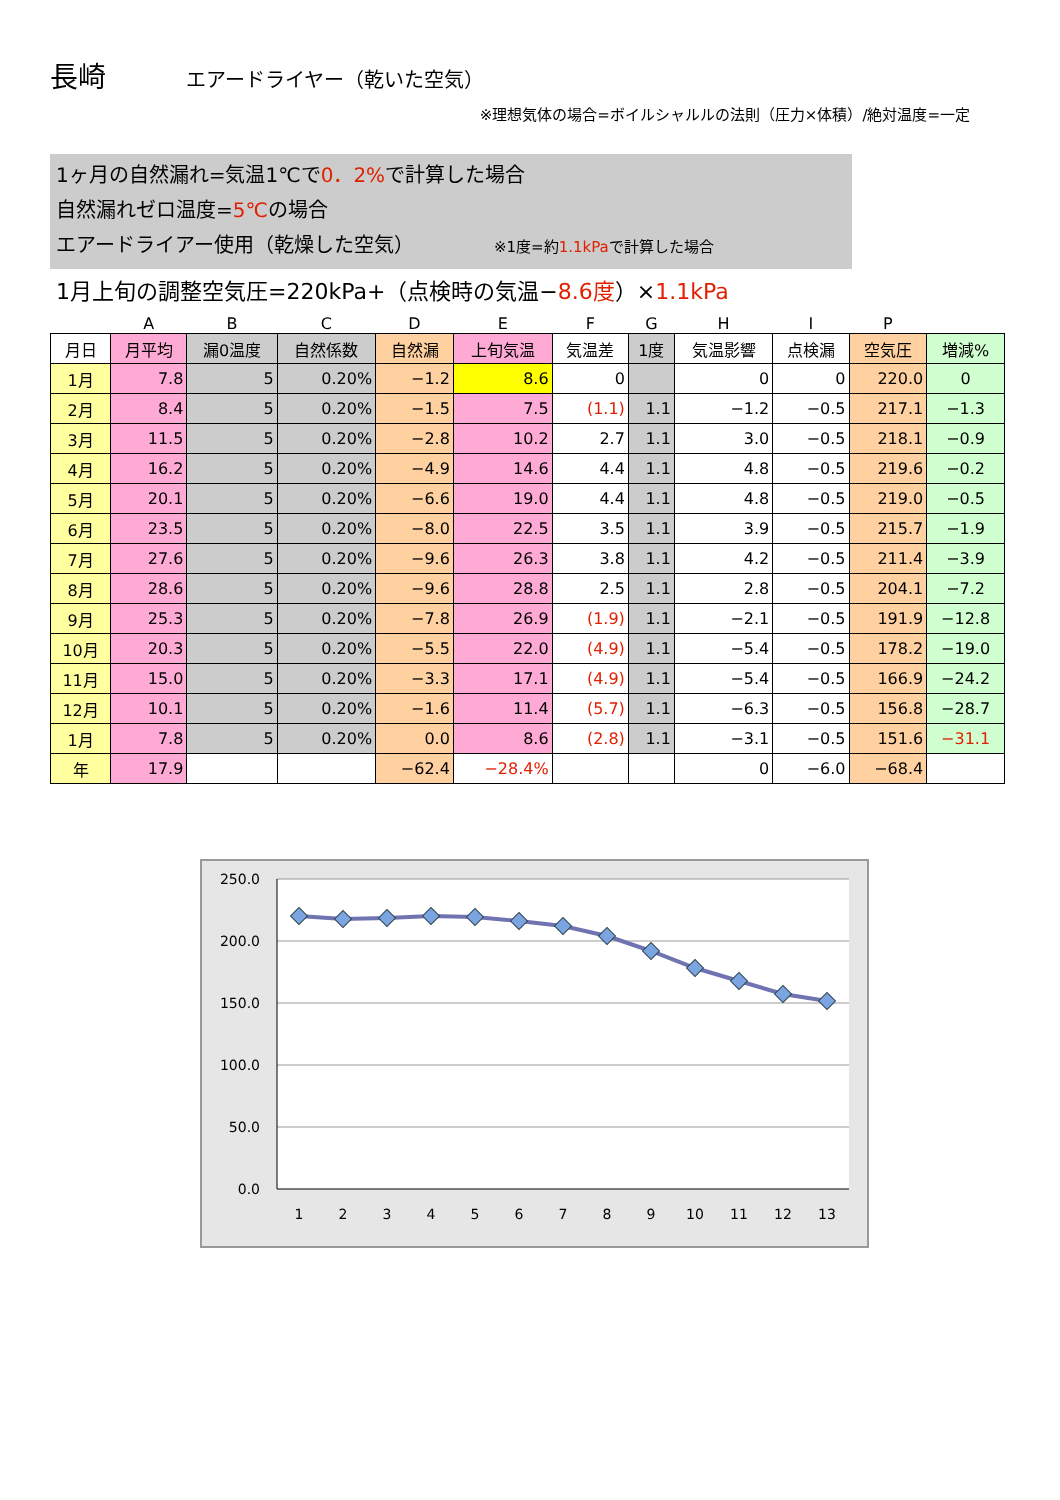長崎 エアードライヤー（乾いた空気）
※理想気体の場合=ボイルシャルルの法則（圧力×体積）/絶対温度=一定
1ヶ月の自然漏れ=気温1℃で0．2% で計算した場合
自然漏れゼロ温度=5℃の場合
エアードライアー使用（乾燥した空気） ※1度=約1.1kPaで計算した場合
1月上旬の調整空気圧=220kPa+（点検時の気温−8.6度）×1.1kPa
| | A | B | C | D | E | F | G | H | I | P | |
| 月日 | 月平均 | 漏0温度 | 自然係数 | 自然漏 | 上旬気温 | 気温差 | 1度 | 気温影響 | 点検漏 | 空気圧 | 増減% |
| 1月 | 7.8 | 5 | 0.20% | −1.2 | 8.6 | 0 | | 0 | 0 | 220.0 | 0 |
| 2月 | 8.4 | 5 | 0.20% | −1.5 | 7.5 | (1.1) | 1.1 | −1.2 | −0.5 | 217.1 | −1.3 |
| 3月 | 11.5 | 5 | 0.20% | −2.8 | 10.2 | 2.7 | 1.1 | 3.0 | −0.5 | 218.1 | −0.9 |
| 4月 | 16.2 | 5 | 0.20% | −4.9 | 14.6 | 4.4 | 1.1 | 4.8 | −0.5 | 219.6 | −0.2 |
| 5月 | 20.1 | 5 | 0.20% | −6.6 | 19.0 | 4.4 | 1.1 | 4.8 | −0.5 | 219.0 | −0.5 |
| 6月 | 23.5 | 5 | 0.20% | −8.0 | 22.5 | 3.5 | 1.1 | 3.9 | −0.5 | 215.7 | −1.9 |
| 7月 | 27.6 | 5 | 0.20% | −9.6 | 26.3 | 3.8 | 1.1 | 4.2 | −0.5 | 211.4 | −3.9 |
| 8月 | 28.6 | 5 | 0.20% | −9.6 | 28.8 | 2.5 | 1.1 | 2.8 | −0.5 | 204.1 | −7.2 |
| 9月 | 25.3 | 5 | 0.20% | −7.8 | 26.9 | (1.9) | 1.1 | −2.1 | −0.5 | 191.9 | −12.8 |
| 10月 | 20.3 | 5 | 0.20% | −5.5 | 22.0 | (4.9) | 1.1 | −5.4 | −0.5 | 178.2 | −19.0 |
| 11月 | 15.0 | 5 | 0.20% | −3.3 | 17.1 | (4.9) | 1.1 | −5.4 | −0.5 | 166.9 | −24.2 |
| 12月 | 10.1 | 5 | 0.20% | −1.6 | 11.4 | (5.7) | 1.1 | −6.3 | −0.5 | 156.8 | −28.7 |
| 1月 | 7.8 | 5 | 0.20% | 0.0 | 8.6 | (2.8) | 1.1 | −3.1 | −0.5 | 151.6 | −31.1 |
| 年 | 17.9 | | | −62.4 | −28.4% | | | 0 | −6.0 | −68.4 | |
250.0
200.0
150.0
100.0
50.0
0.0
1
2
3
4
5
6
7
8
9
10
11
12
13